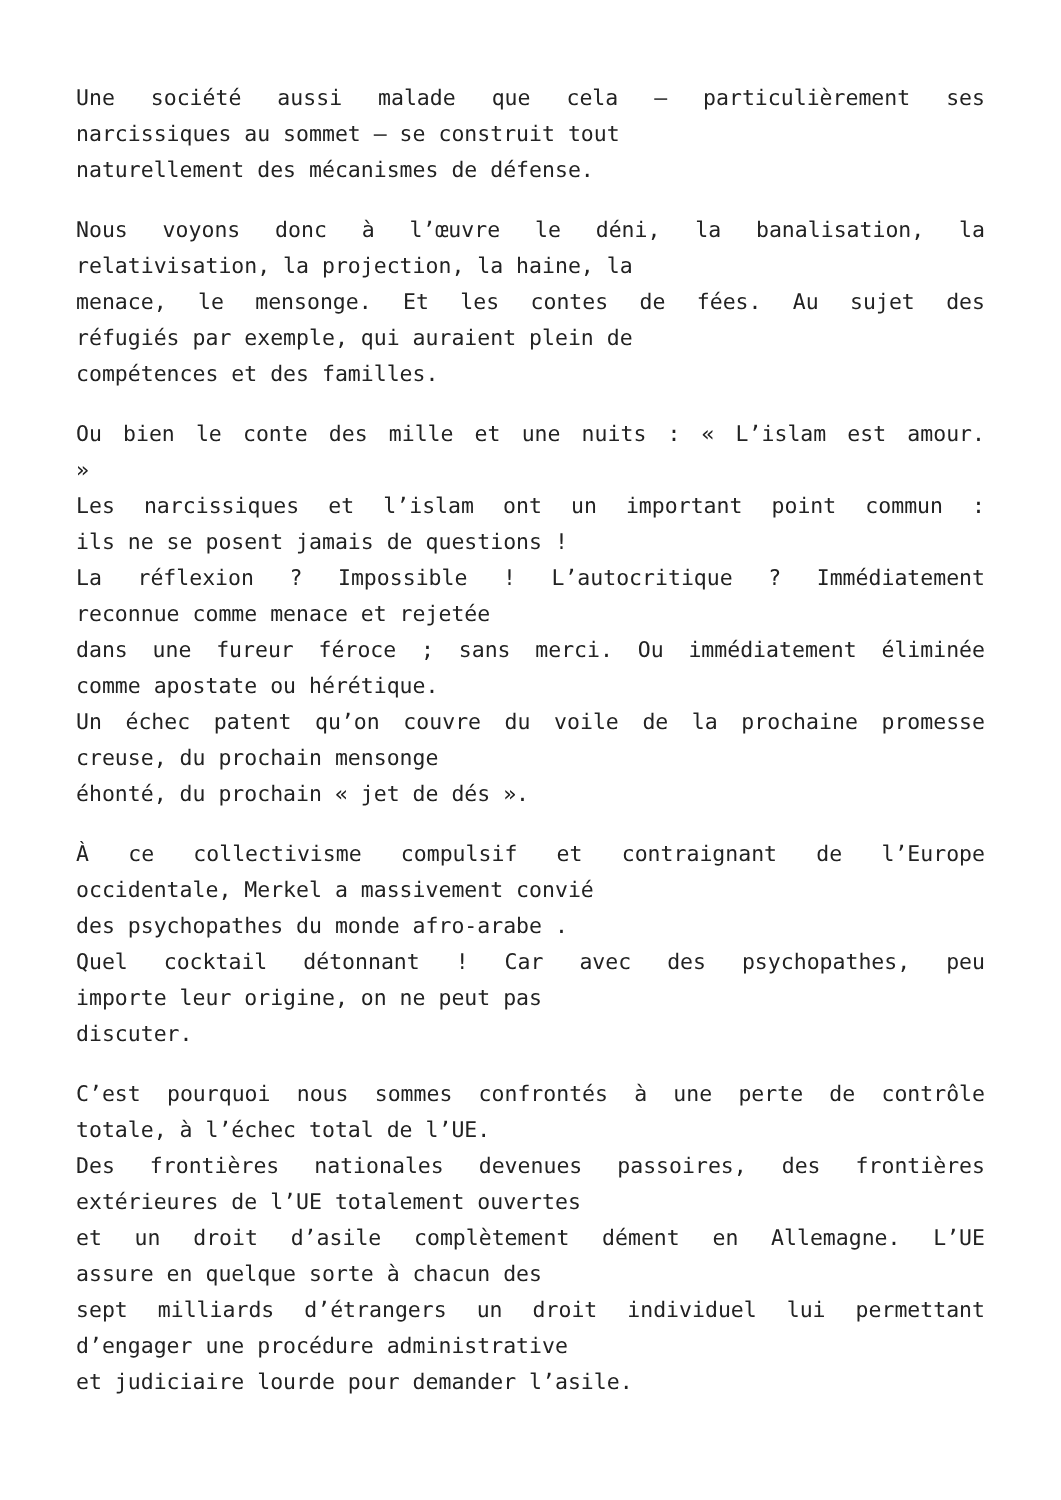Une société aussi malade que cela – particulièrement ses
narcissiques au sommet – se construit tout
naturellement des mécanismes de défense.
Nous voyons donc à l’œuvre le déni, la banalisation, la
relativisation, la projection, la haine, la
menace, le mensonge. Et les contes de fées. Au sujet des
réfugiés par exemple, qui auraient plein de
compétences et des familles.
Ou bien le conte des mille et une nuits : « L’islam est amour.
»
Les narcissiques et l’islam ont un important point commun :
ils ne se posent jamais de questions !
La réflexion ? Impossible ! L’autocritique ? Immédiatement
reconnue comme menace et rejetée
dans une fureur féroce ; sans merci. Ou immédiatement éliminée
comme apostate ou hérétique.
Un échec patent qu’on couvre du voile de la prochaine promesse
creuse, du prochain mensonge
éhonté, du prochain « jet de dés ».
À ce collectivisme compulsif et contraignant de l’Europe
occidentale, Merkel a massivement convié
des psychopathes du monde afro-arabe .
Quel cocktail détonnant ! Car avec des psychopathes, peu
importe leur origine, on ne peut pas
discuter.
C’est pourquoi nous sommes confrontés à une perte de contrôle
totale, à l’échec total de l’UE.
Des frontières nationales devenues passoires, des frontières
extérieures de l’UE totalement ouvertes
et un droit d’asile complètement dément en Allemagne. L’UE
assure en quelque sorte à chacun des
sept milliards d’étrangers un droit individuel lui permettant
d’engager une procédure administrative
et judiciaire lourde pour demander l’asile.